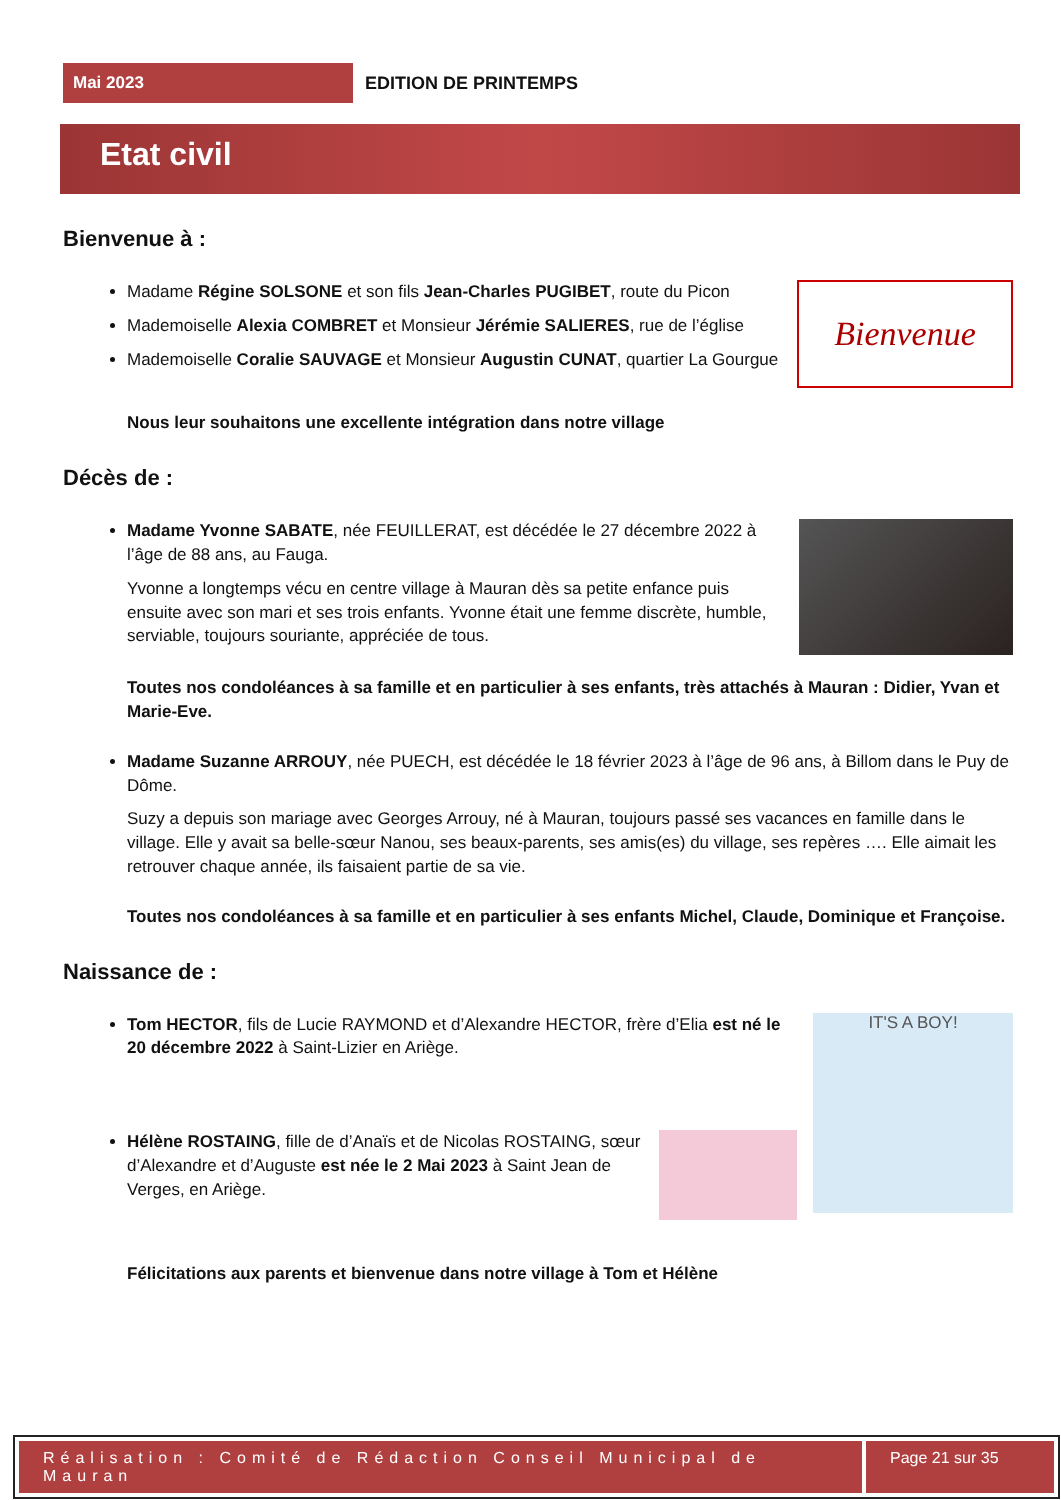Mai 2023
EDITION DE PRINTEMPS
Etat civil
Bienvenue à :
Bienvenue
Madame Régine SOLSONE et son fils Jean-Charles PUGIBET, route du Picon
Mademoiselle Alexia COMBRET et Monsieur Jérémie SALIERES, rue de l’église
Mademoiselle Coralie SAUVAGE et Monsieur Augustin CUNAT, quartier La Gourgue
Nous leur souhaitons une excellente intégration dans notre village
Décès de :
Madame Yvonne SABATE, née FEUILLERAT, est décédée le 27 décembre 2022 à l’âge de 88 ans, au Fauga.
Yvonne a longtemps vécu en centre village à Mauran dès sa petite enfance puis ensuite avec son mari et ses trois enfants. Yvonne était une femme discrète, humble, serviable, toujours souriante, appréciée de tous.
Toutes nos condoléances à sa famille et en particulier à ses enfants, très attachés à Mauran : Didier, Yvan et Marie-Eve.
Madame Suzanne ARROUY, née PUECH, est décédée le 18 février 2023 à l’âge de 96 ans, à Billom dans le Puy de Dôme.
Suzy a depuis son mariage avec Georges Arrouy, né à Mauran, toujours passé ses vacances en famille dans le village. Elle y avait sa belle-sœur Nanou, ses beaux-parents, ses amis(es) du village, ses repères …. Elle aimait les retrouver chaque année, ils faisaient partie de sa vie.
Toutes nos condoléances à sa famille et en particulier à ses enfants Michel, Claude, Dominique et Françoise.
Naissance de :
IT'S A BOY!
Tom HECTOR, fils de Lucie RAYMOND et d’Alexandre HECTOR, frère d’Elia est né le 20 décembre 2022 à Saint-Lizier en Ariège.
Hélène ROSTAING, fille de d’Anaïs et de Nicolas ROSTAING, sœur d’Alexandre et d’Auguste est née le 2 Mai 2023 à Saint Jean de Verges, en Ariège.
Félicitations aux parents et bienvenue dans notre village à Tom et Hélène
Réalisation : Comité de Rédaction Conseil Municipal de Mauran
Page 21 sur 35